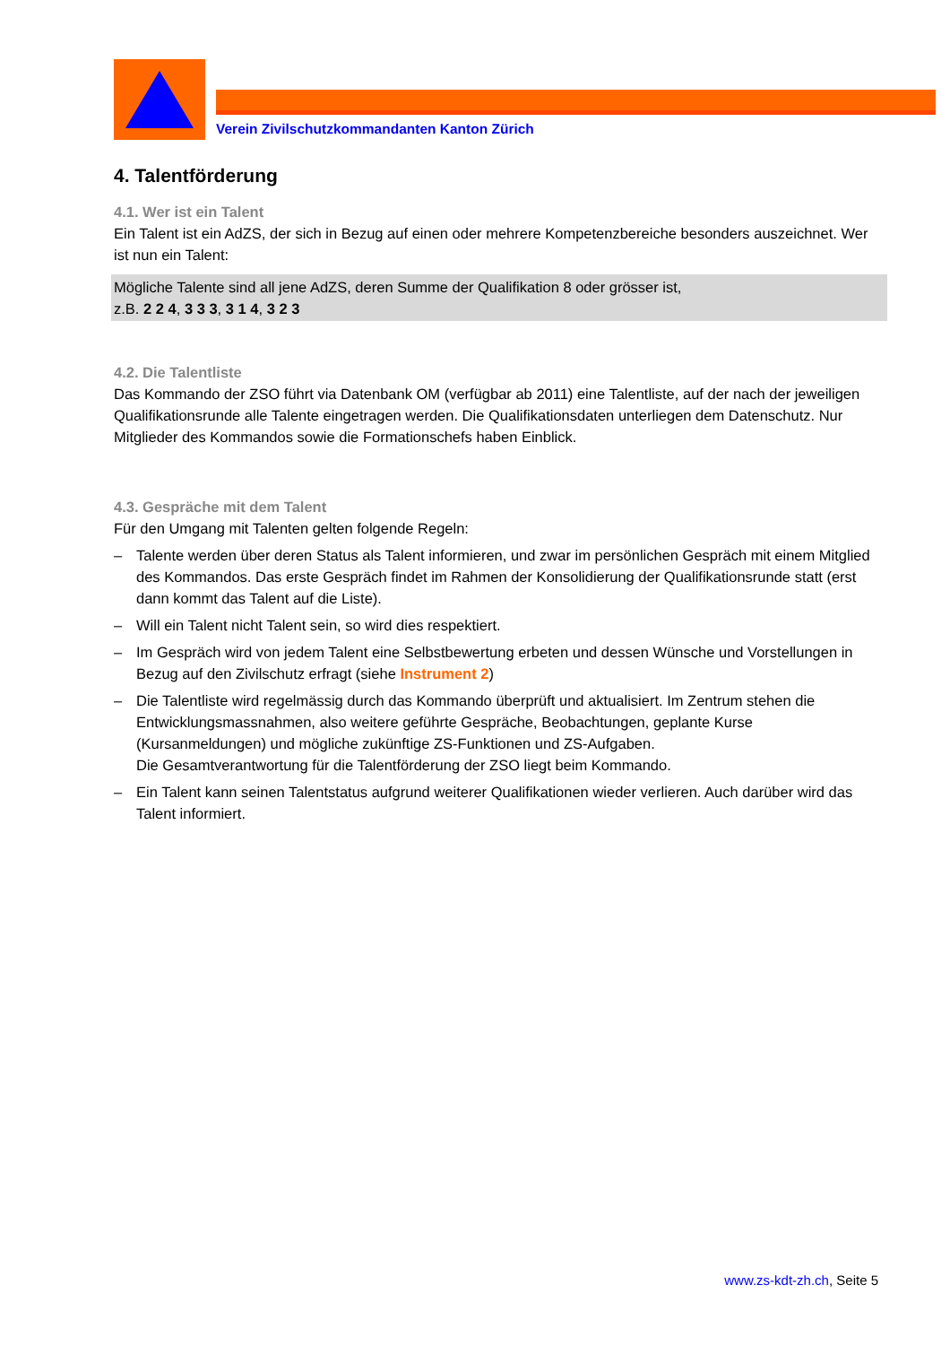Verein Zivilschutzkommandanten Kanton Zürich
4. Talentförderung
4.1. Wer ist ein Talent
Ein Talent ist ein AdZS, der sich in Bezug auf einen oder mehrere Kompetenzbereiche besonders auszeichnet. Wer ist nun ein Talent:
Mögliche Talente sind all jene AdZS, deren Summe der Qualifikation 8 oder grösser ist,
z.B. 2 2 4, 3 3 3, 3 1 4, 3 2 3
4.2. Die Talentliste
Das Kommando der ZSO führt via Datenbank OM (verfügbar ab 2011) eine Talentliste, auf der nach der jeweiligen Qualifikationsrunde alle Talente eingetragen werden. Die Qualifikationsdaten unterliegen dem Datenschutz. Nur Mitglieder des Kommandos sowie die Formationschefs haben Einblick.
4.3. Gespräche mit dem Talent
Für den Umgang mit Talenten gelten folgende Regeln:
– Talente werden über deren Status als Talent informieren, und zwar im persönlichen Gespräch mit einem Mitglied des Kommandos. Das erste Gespräch findet im Rahmen der Konsolidierung der Qualifikationsrunde statt (erst dann kommt das Talent auf die Liste).
– Will ein Talent nicht Talent sein, so wird dies respektiert.
– Im Gespräch wird von jedem Talent eine Selbstbewertung erbeten und dessen Wünsche und Vorstellungen in Bezug auf den Zivilschutz erfragt (siehe Instrument 2)
– Die Talentliste wird regelmässig durch das Kommando überprüft und aktualisiert. Im Zentrum stehen die Entwicklungsmassnahmen, also weitere geführte Gespräche, Beobachtungen, geplante Kurse (Kursanmeldungen) und mögliche zukünftige ZS-Funktionen und ZS-Aufgaben.
Die Gesamtverantwortung für die Talentförderung der ZSO liegt beim Kommando.
– Ein Talent kann seinen Talentstatus aufgrund weiterer Qualifikationen wieder verlieren. Auch darüber wird das Talent informiert.
www.zs-kdt-zh.ch, Seite 5